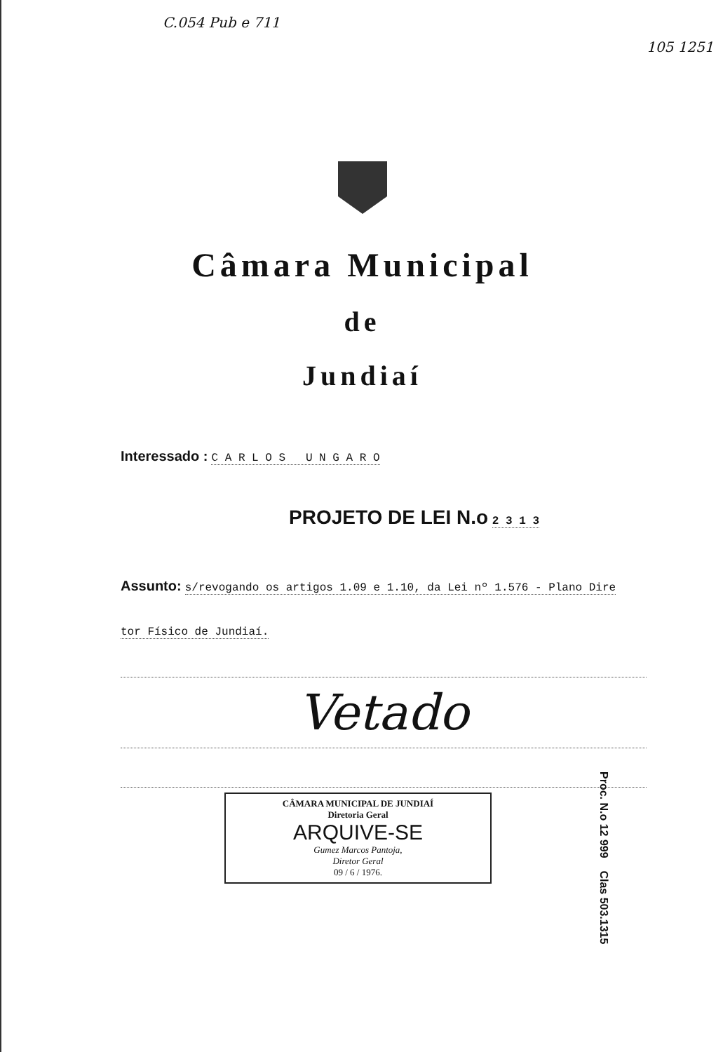C.054 Pub e 711
105 1251
Câmara Municipal
de
Jundiaí
Interessado : C A R L O S U N G A R O
PROJETO DE LEI N.o 2 3 1 3
Assunto: s/revogando os artigos 1.09 e 1.10, da Lei nº 1.576 - Plano Dire
tor Físico de Jundiaí.
Vetado
CÂMARA MUNICIPAL DE JUNDIAÍ
Diretoria Geral
ARQUIVE-SE
Gumez Marcos Pantoja,
Diretor Geral
09 / 6 / 1976.
Proc. N.o 12 999 Clas 503.1315